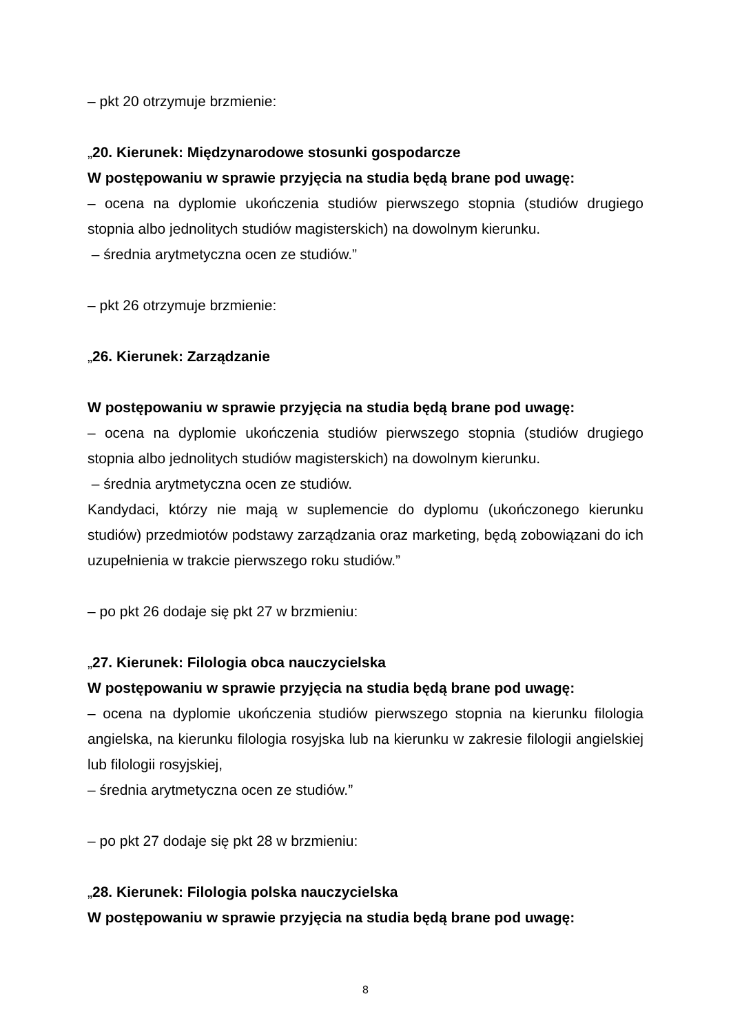– pkt 20 otrzymuje brzmienie:
„20. Kierunek: Międzynarodowe stosunki gospodarcze
W postępowaniu w sprawie przyjęcia na studia będą brane pod uwagę:
– ocena na dyplomie ukończenia studiów pierwszego stopnia (studiów drugiego stopnia albo jednolitych studiów magisterskich) na dowolnym kierunku.
– średnia arytmetyczna ocen ze studiów.”
– pkt 26 otrzymuje brzmienie:
„26. Kierunek: Zarządzanie
W postępowaniu w sprawie przyjęcia na studia będą brane pod uwagę:
– ocena na dyplomie ukończenia studiów pierwszego stopnia (studiów drugiego stopnia albo jednolitych studiów magisterskich) na dowolnym kierunku.
– średnia arytmetyczna ocen ze studiów.
Kandydaci, którzy nie mają w suplemencie do dyplomu (ukończonego kierunku studiów) przedmiotów podstawy zarządzania oraz marketing, będą zobowiązani do ich uzupełnienia w trakcie pierwszego roku studiów.”
– po pkt 26 dodaje się pkt 27 w brzmieniu:
„27. Kierunek: Filologia obca nauczycielska
W postępowaniu w sprawie przyjęcia na studia będą brane pod uwagę:
– ocena na dyplomie ukończenia studiów pierwszego stopnia na kierunku filologia angielska, na kierunku filologia rosyjska lub na kierunku w zakresie filologii angielskiej lub filologii rosyjskiej,
– średnia arytmetyczna ocen ze studiów.”
– po pkt 27 dodaje się pkt 28 w brzmieniu:
„28. Kierunek: Filologia polska nauczycielska
W postępowaniu w sprawie przyjęcia na studia będą brane pod uwagę:
8